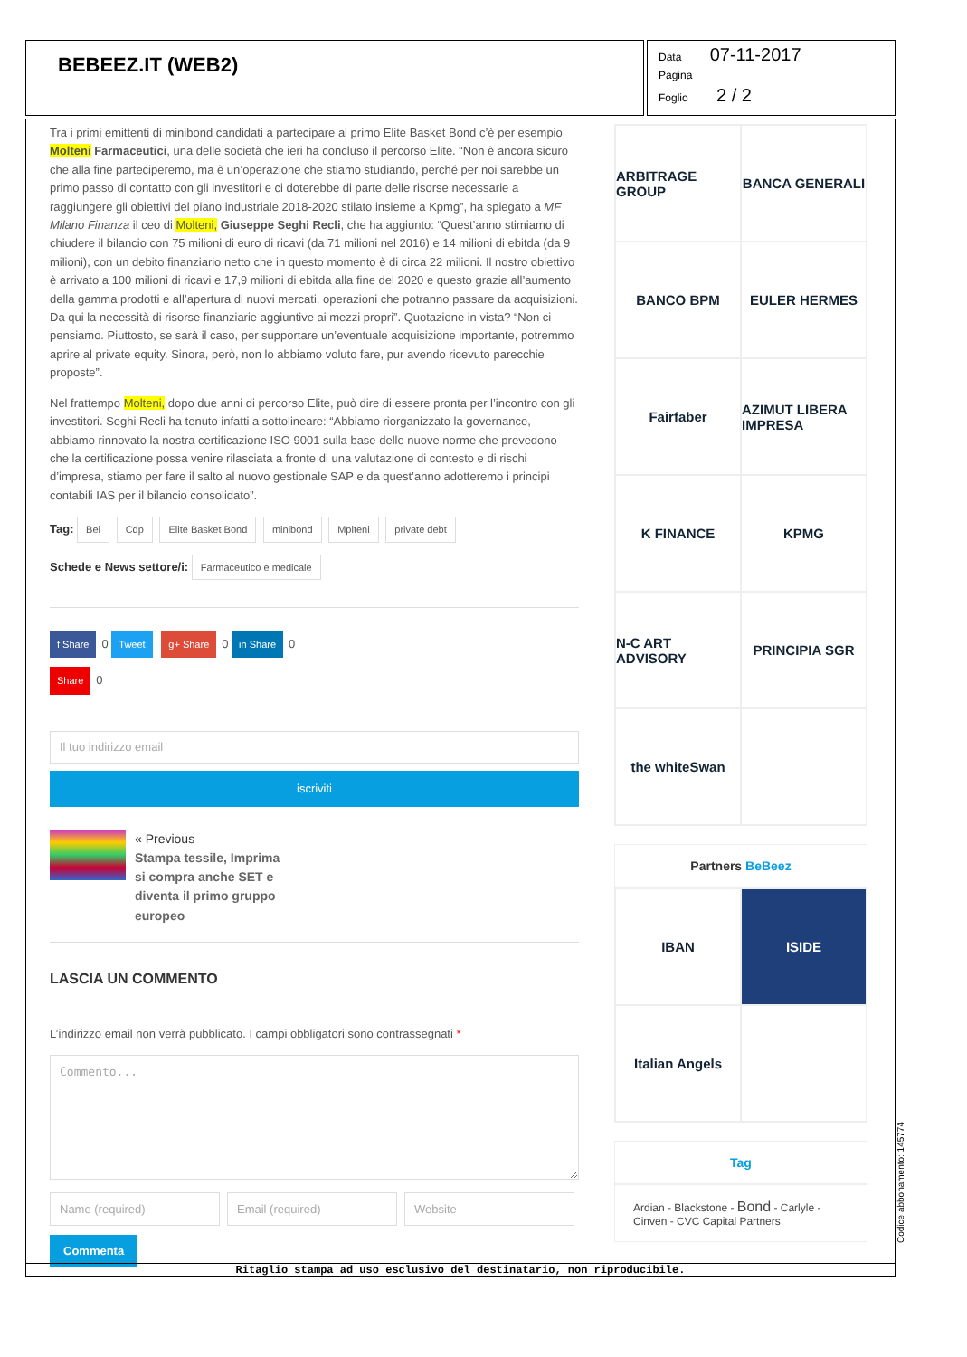BEBEEZ.IT (WEB2)
Data 07-11-2017
Pagina
Foglio 2 / 2
Tra i primi emittenti di minibond candidati a partecipare al primo Elite Basket Bond c’è per esempio Molteni Farmaceutici, una delle società che ieri ha concluso il percorso Elite. “Non è ancora sicuro che alla fine parteciperemo, ma è un’operazione che stiamo studiando, perché per noi sarebbe un primo passo di contatto con gli investitori e ci doterebbe di parte delle risorse necessarie a raggiungere gli obiettivi del piano industriale 2018-2020 stilato insieme a Kpmg”, ha spiegato a MF Milano Finanza il ceo di Molteni, Giuseppe Seghi Recli, che ha aggiunto: “Quest’anno stimiamo di chiudere il bilancio con 75 milioni di euro di ricavi (da 71 milioni nel 2016) e 14 milioni di ebitda (da 9 milioni), con un debito finanziario netto che in questo momento è di circa 22 milioni. Il nostro obiettivo è arrivato a 100 milioni di ricavi e 17,9 milioni di ebitda alla fine del 2020 e questo grazie all’aumento della gamma prodotti e all’apertura di nuovi mercati, operazioni che potranno passare da acquisizioni. Da qui la necessità di risorse finanziarie aggiuntive ai mezzi propri”. Quotazione in vista? “Non ci pensiamo. Piuttosto, se sarà il caso, per supportare un’eventuale acquisizione importante, potremmo aprire al private equity. Sinora, però, non lo abbiamo voluto fare, pur avendo ricevuto parecchie proposte”.
Nel frattempo Molteni, dopo due anni di percorso Elite, può dire di essere pronta per l’incontro con gli investitori. Seghi Recli ha tenuto infatti a sottolineare: “Abbiamo riorganizzato la governance, abbiamo rinnovato la nostra certificazione ISO 9001 sulla base delle nuove norme che prevedono che la certificazione possa venire rilasciata a fronte di una valutazione di contesto e di rischi d’impresa, stiamo per fare il salto al nuovo gestionale SAP e da quest’anno adotteremo i principi contabili IAS per il bilancio consolidato”.
Tag: Bei Cdp Elite Basket Bond minibond Mplteni private debt
Schede e News settore/i: Farmaceutico e medicale
f Share 0 Tweet g+ Share 0 in Share 0
Share 0
iscriviti
« Previous
Stampa tessile, Imprima
si compra anche SET e
diventa il primo gruppo
europeo
LASCIA UN COMMENTO
L’indirizzo email non verrà pubblicato. I campi obbligatori sono contrassegnati *
Commento...
Commenta
ARBITRAGE GROUP
BANCA GENERALI
BANCO BPM
EULER HERMES
Fairfaber
AZIMUT LIBERA IMPRESA
K FINANCE
KPMG
N-C ART ADVISORY
PRINCIPIA SGR
the whiteSwan
Partners BeBeez
IBAN
ISIDE
Italian Angels
Tag
Ardian - Blackstone - Bond - Carlyle - Cinven - CVC Capital Partners
Ritaglio stampa ad uso esclusivo del destinatario, non riproducibile.
Codice abbonamento: 145774